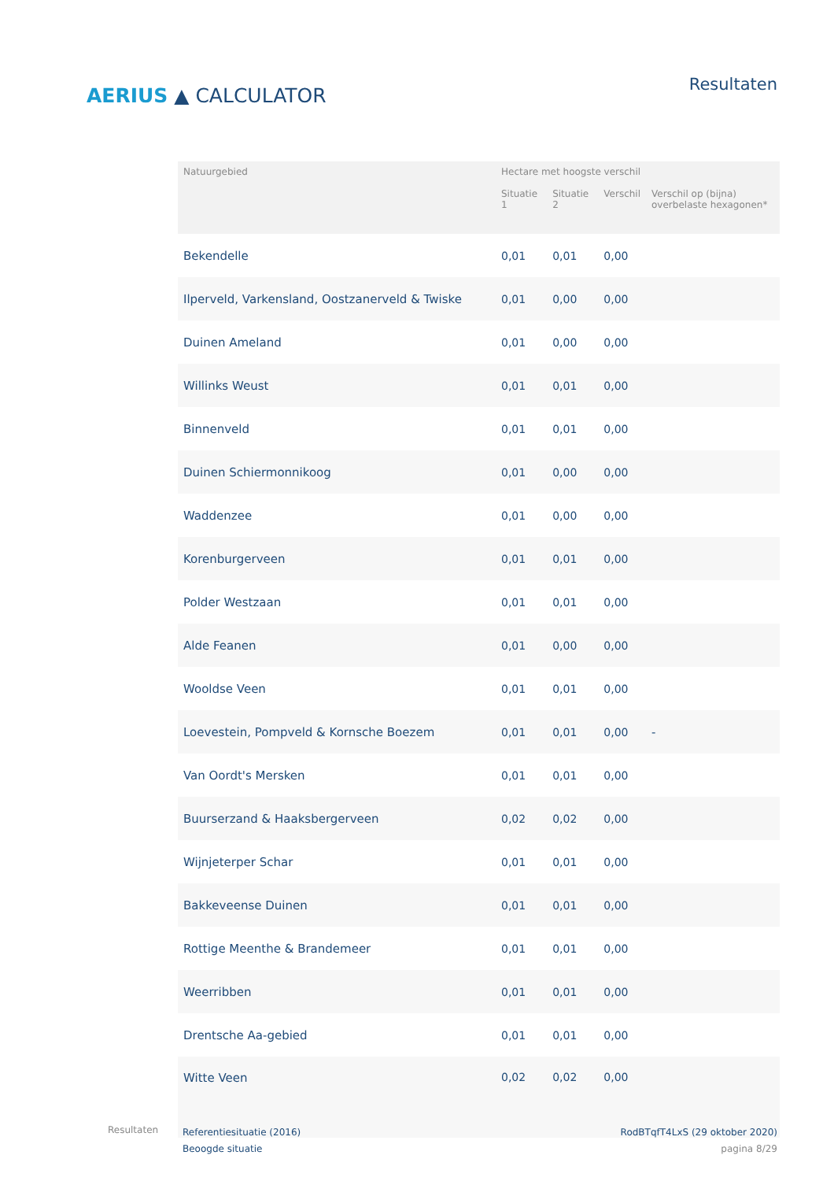AERIUS ▲ CALCULATOR
Resultaten
| Natuurgebied | Hectare met hoogste verschil | | | |
| --- | --- | --- | --- | --- |
| | Situatie 1 | Situatie 2 | Verschil | Verschil op (bijna) overbelaste hexagonen* |
| Bekendelle | 0,01 | 0,01 | 0,00 | |
| Ilperveld, Varkensland, Oostzanerveld & Twiske | 0,01 | 0,00 | 0,00 | |
| Duinen Ameland | 0,01 | 0,00 | 0,00 | |
| Willinks Weust | 0,01 | 0,01 | 0,00 | |
| Binnenveld | 0,01 | 0,01 | 0,00 | |
| Duinen Schiermonnikoog | 0,01 | 0,00 | 0,00 | |
| Waddenzee | 0,01 | 0,00 | 0,00 | |
| Korenburgerveen | 0,01 | 0,01 | 0,00 | |
| Polder Westzaan | 0,01 | 0,01 | 0,00 | |
| Alde Feanen | 0,01 | 0,00 | 0,00 | |
| Wooldse Veen | 0,01 | 0,01 | 0,00 | |
| Loevestein, Pompveld & Kornsche Boezem | 0,01 | 0,01 | 0,00 | - |
| Van Oordt's Mersken | 0,01 | 0,01 | 0,00 | |
| Buurserzand & Haaksbergerveen | 0,02 | 0,02 | 0,00 | |
| Wijnjeterper Schar | 0,01 | 0,01 | 0,00 | |
| Bakkeveense Duinen | 0,01 | 0,01 | 0,00 | |
| Rottige Meenthe & Brandemeer | 0,01 | 0,01 | 0,00 | |
| Weerribben | 0,01 | 0,01 | 0,00 | |
| Drentsche Aa-gebied | 0,01 | 0,01 | 0,00 | |
| Witte Veen | 0,02 | 0,02 | 0,00 | |
Resultaten
Referentiesituatie (2016)
Beoogde situatie
RodBTqfT4LxS (29 oktober 2020)
pagina 8/29